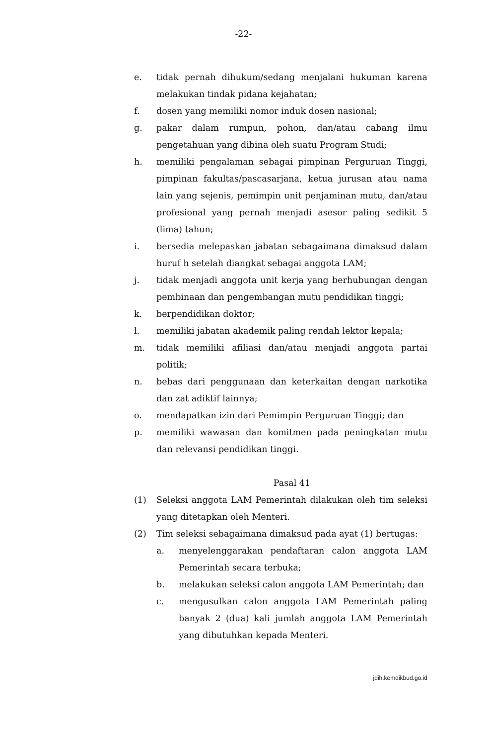-22-
e. tidak pernah dihukum/sedang menjalani hukuman karena melakukan tindak pidana kejahatan;
f. dosen yang memiliki nomor induk dosen nasional;
g. pakar dalam rumpun, pohon, dan/atau cabang ilmu pengetahuan yang dibina oleh suatu Program Studi;
h. memiliki pengalaman sebagai pimpinan Perguruan Tinggi, pimpinan fakultas/pascasarjana, ketua jurusan atau nama lain yang sejenis, pemimpin unit penjaminan mutu, dan/atau profesional yang pernah menjadi asesor paling sedikit 5 (lima) tahun;
i. bersedia melepaskan jabatan sebagaimana dimaksud dalam huruf h setelah diangkat sebagai anggota LAM;
j. tidak menjadi anggota unit kerja yang berhubungan dengan pembinaan dan pengembangan mutu pendidikan tinggi;
k. berpendidikan doktor;
l. memiliki jabatan akademik paling rendah lektor kepala;
m. tidak memiliki afiliasi dan/atau menjadi anggota partai politik;
n. bebas dari penggunaan dan keterkaitan dengan narkotika dan zat adiktif lainnya;
o. mendapatkan izin dari Pemimpin Perguruan Tinggi; dan
p. memiliki wawasan dan komitmen pada peningkatan mutu dan relevansi pendidikan tinggi.
Pasal 41
(1) Seleksi anggota LAM Pemerintah dilakukan oleh tim seleksi yang ditetapkan oleh Menteri.
(2) Tim seleksi sebagaimana dimaksud pada ayat (1) bertugas:
a. menyelenggarakan pendaftaran calon anggota LAM Pemerintah secara terbuka;
b. melakukan seleksi calon anggota LAM Pemerintah; dan
c. mengusulkan calon anggota LAM Pemerintah paling banyak 2 (dua) kali jumlah anggota LAM Pemerintah yang dibutuhkan kepada Menteri.
jdih.kemdikbud.go.id